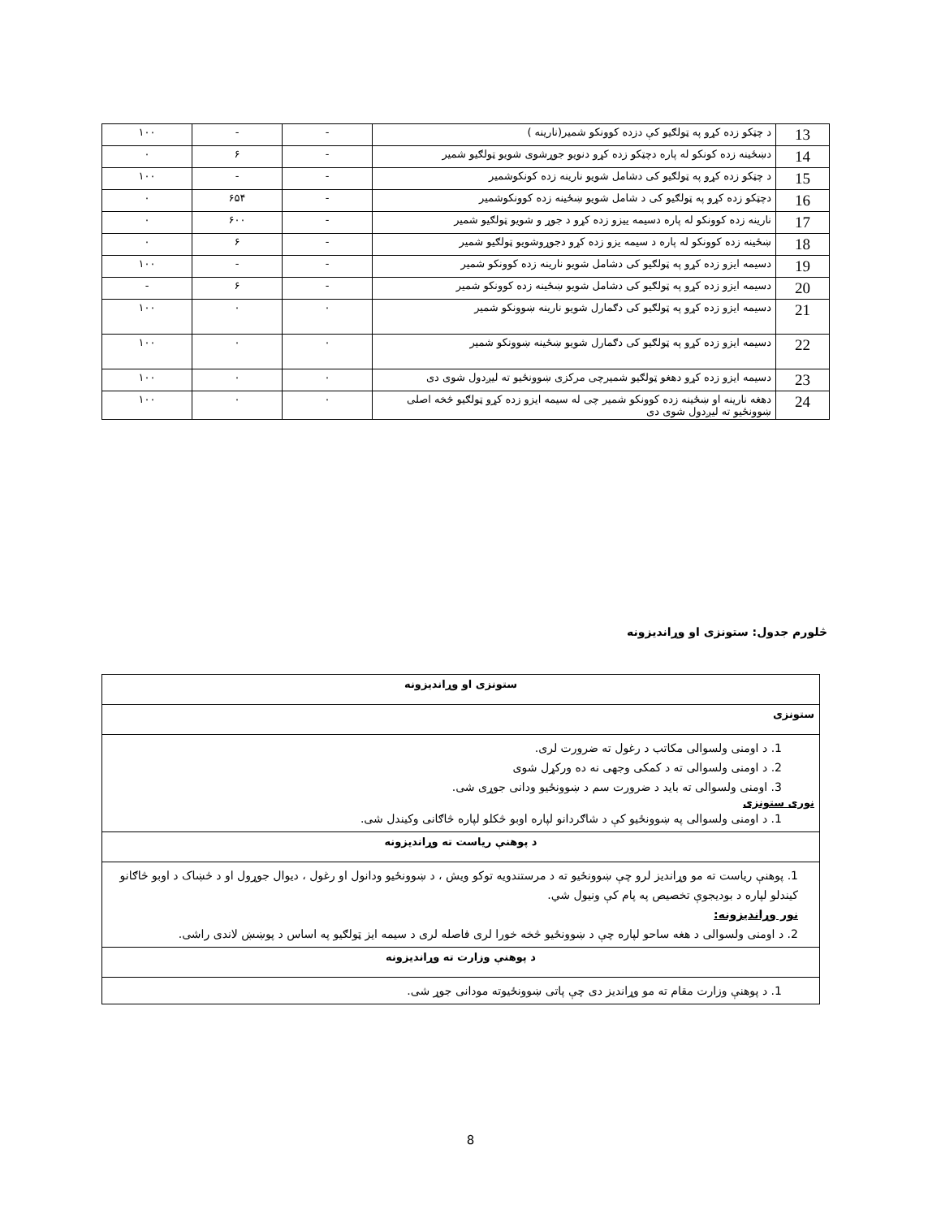| 13 | د چټکو زده کړو په ټولګیو کې دزده کوونکو شمیر(نارینه ) | - | - | ۱۰۰ |
| 14 | دښځینه زده کونکو له پاره دچټکو زده کړو دنویو جوړشوی شویو ټولګیو شمیر | - | ۶ | ۰ |
| 15 | د چټکو زده کړو په ټولګیو کی دشامل شویو نارینه زده کونکوشمیر | - | - | ۱۰۰ |
| 16 | دچټکو زده کړو په ټولګیو کی د شامل شویو ښځینه زده کوونکوشمیر | - | ۶۵۴ | ۰ |
| 17 | نارینه زده کوونکو له پاره دسیمه ییزو زده کړو د جوړ و شویو ټولګیو شمیر | - | ۶۰۰ | ۰ |
| 18 | ښځینه زده کوونکو له پاره د سیمه یزو زده کړو دجوړوشویو ټولګیو شمیر | - | ۶ | ۰ |
| 19 | دسیمه ایزو زده کړو په ټولګیو کی دشامل شویو نارینه زده کوونکو شمیر | - | - | ۱۰۰ |
| 20 | دسیمه ایزو زده کړو په ټولګیو کی دشامل شویو ښځینه زده کوونکو شمیر | - | ۶ | - |
| 21 | دسیمه ایزو زده کړو په ټولګیو کی دګمارل شویو نارینه ښوونکو شمیر | ۰ | ۰ | ۱۰۰ |
| 22 | دسیمه ایزو زده کړو په ټولګیو کی دګمارل شویو ښځینه ښوونکو شمیر | ۰ | ۰ | ۱۰۰ |
| 23 | دسیمه ایزو زده کړو دهغو ټولګیو شمیرچی مرکزی ښوونځیو ته لیږدول شوی دی | ۰ | ۰ | ۱۰۰ |
| 24 | دهغه نارینه او ښځینه زده کوونکو شمیر چی له سیمه ایزو زده کړو ټولګیو څخه اصلی ښوونځیو ته لیږدول شوی دی | ۰ | ۰ | ۱۰۰ |
څلورم جدول: ستونزی او وړاندیزونه
| ستونزی او وړاندیزونه |
| ستونزی |
| 1. د اومنی ولسوالی مکاتب د رغول ته ضرورت لری. 2. د اومنی ولسوالی ته د کمکی وجهی نه ده ورکړل شوی 3. اومنی ولسوالی ته باید د ضرورت سم د ښوونځیو ودانی جوړی شی. نوری ستونزی 1. د اومنی ولسوالی په ښوونځیو کې د شاګردانو لپاره اوبو څکلو لپاره څاګانی وکیندل شی. |
| د پوهنې ریاست ته وړاندیزونه |
| 1. پوهنې ریاست ته مو وړاندیز لرو چې ښوونځیو ته د مرستندویه توکو ویش ، د ښوونځیو ودانول او رغول ، دیوال جوړول او د څښاک د اوبو څاګانو کیندلو لپاره د بودیجوې تخصیص په پام کې ونیول شي. نور وړاندیزونه: 2. د اومنی ولسوالی د هغه ساحو لپاره چې د ښوونځیو څخه خورا لری فاصله لری د سیمه ایز ټولګیو په اساس د پوښښ لاندی راشی. |
| د پوهنې وزارت ته وړاندیزونه |
| 1. د پوهنې وزارت مقام ته مو وړاندیز دی چې پاتی ښوونځیوته مودانی جوړ شی. |
8